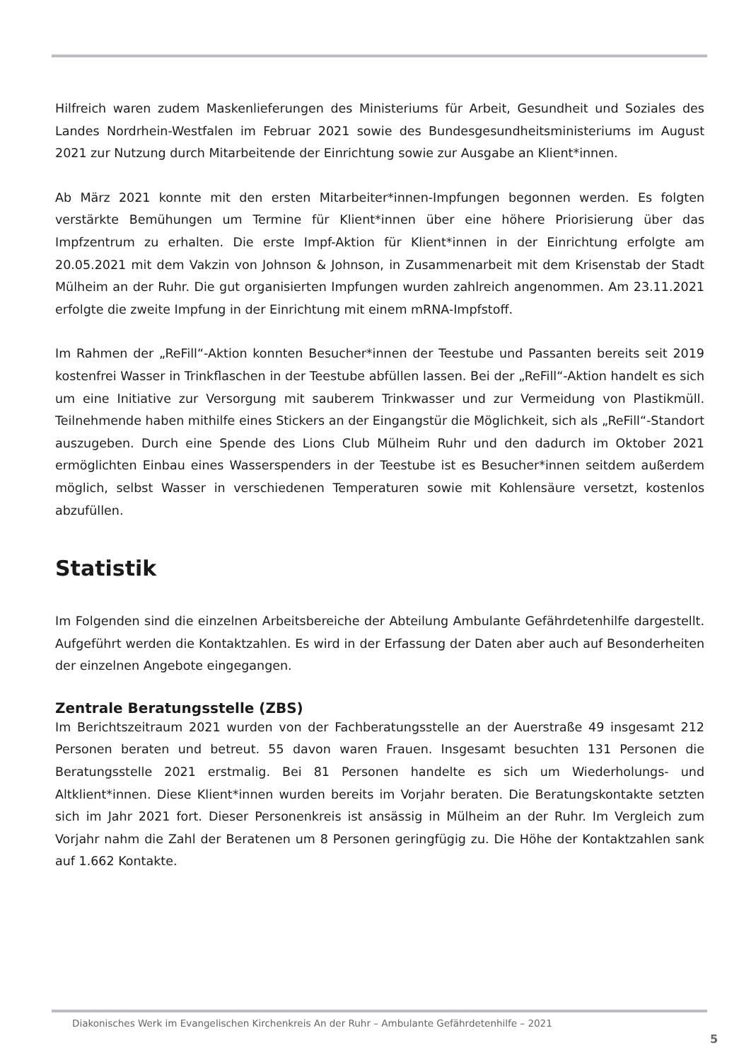Hilfreich waren zudem Maskenlieferungen des Ministeriums für Arbeit, Gesundheit und Soziales des Landes Nordrhein-Westfalen im Februar 2021 sowie des Bundesgesundheitsministeriums im August 2021 zur Nutzung durch Mitarbeitende der Einrichtung sowie zur Ausgabe an Klient*innen.
Ab März 2021 konnte mit den ersten Mitarbeiter*innen-Impfungen begonnen werden. Es folgten verstärkte Bemühungen um Termine für Klient*innen über eine höhere Priorisierung über das Impfzentrum zu erhalten. Die erste Impf-Aktion für Klient*innen in der Einrichtung erfolgte am 20.05.2021 mit dem Vakzin von Johnson & Johnson, in Zusammenarbeit mit dem Krisenstab der Stadt Mülheim an der Ruhr. Die gut organisierten Impfungen wurden zahlreich angenommen. Am 23.11.2021 erfolgte die zweite Impfung in der Einrichtung mit einem mRNA-Impfstoff.
Im Rahmen der „ReFill“-Aktion konnten Besucher*innen der Teestube und Passanten bereits seit 2019 kostenfrei Wasser in Trinkflaschen in der Teestube abfüllen lassen. Bei der „ReFill“-Aktion handelt es sich um eine Initiative zur Versorgung mit sauberem Trinkwasser und zur Vermeidung von Plastikmüll. Teilnehmende haben mithilfe eines Stickers an der Eingangstür die Möglichkeit, sich als „ReFill“-Standort auszugeben. Durch eine Spende des Lions Club Mülheim Ruhr und den dadurch im Oktober 2021 ermöglichten Einbau eines Wasserspenders in der Teestube ist es Besucher*innen seitdem außerdem möglich, selbst Wasser in verschiedenen Temperaturen sowie mit Kohlensäure versetzt, kostenlos abzufüllen.
Statistik
Im Folgenden sind die einzelnen Arbeitsbereiche der Abteilung Ambulante Gefährdetenhilfe dargestellt. Aufgeführt werden die Kontaktzahlen. Es wird in der Erfassung der Daten aber auch auf Besonderheiten der einzelnen Angebote eingegangen.
Zentrale Beratungsstelle (ZBS)
Im Berichtszeitraum 2021 wurden von der Fachberatungsstelle an der Auerstraße 49 insgesamt 212 Personen beraten und betreut. 55 davon waren Frauen. Insgesamt besuchten 131 Personen die Beratungsstelle 2021 erstmalig. Bei 81 Personen handelte es sich um Wiederholungs- und Altklient*innen. Diese Klient*innen wurden bereits im Vorjahr beraten. Die Beratungskontakte setzten sich im Jahr 2021 fort. Dieser Personenkreis ist ansässig in Mülheim an der Ruhr. Im Vergleich zum Vorjahr nahm die Zahl der Beratenen um 8 Personen geringfügig zu. Die Höhe der Kontaktzahlen sank auf 1.662 Kontakte.
Diakonisches Werk im Evangelischen Kirchenkreis An der Ruhr – Ambulante Gefährdetenhilfe – 2021
5